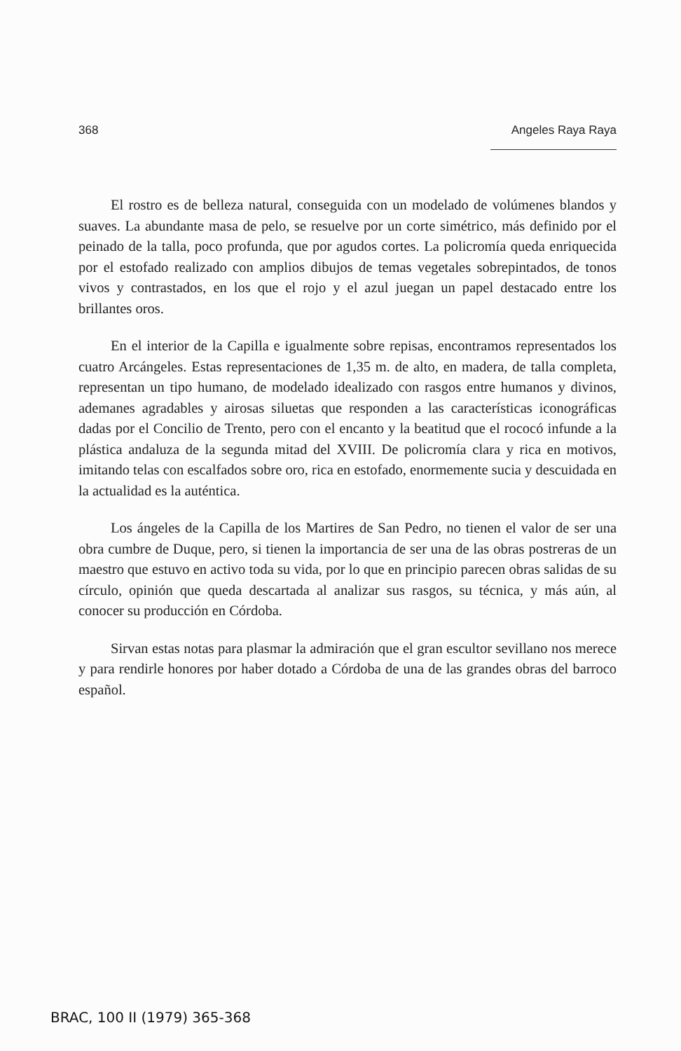368 Angeles Raya Raya
El rostro es de belleza natural, conseguida con un modelado de volúmenes blandos y suaves. La abundante masa de pelo, se resuelve por un corte simétrico, más definido por el peinado de la talla, poco profunda, que por agudos cortes. La policromía queda enriquecida por el estofado realizado con amplios dibujos de temas vegetales sobrepintados, de tonos vivos y contrastados, en los que el rojo y el azul juegan un papel destacado entre los brillantes oros.
En el interior de la Capilla e igualmente sobre repisas, encontramos representados los cuatro Arcángeles. Estas representaciones de 1,35 m. de alto, en madera, de talla completa, representan un tipo humano, de modelado idealizado con rasgos entre humanos y divinos, ademanes agradables y airosas siluetas que responden a las características iconográficas dadas por el Concilio de Trento, pero con el encanto y la beatitud que el rococó infunde a la plástica andaluza de la segunda mitad del XVIII. De policromía clara y rica en motivos, imitando telas con escalfados sobre oro, rica en estofado, enormemente sucia y descuidada en la actualidad es la auténtica.
Los ángeles de la Capilla de los Martires de San Pedro, no tienen el valor de ser una obra cumbre de Duque, pero, si tienen la importancia de ser una de las obras postreras de un maestro que estuvo en activo toda su vida, por lo que en principio parecen obras salidas de su círculo, opinión que queda descartada al analizar sus rasgos, su técnica, y más aún, al conocer su producción en Córdoba.
Sirvan estas notas para plasmar la admiración que el gran escultor sevillano nos merece y para rendirle honores por haber dotado a Córdoba de una de las grandes obras del barroco español.
BRAC, 100 II (1979) 365-368